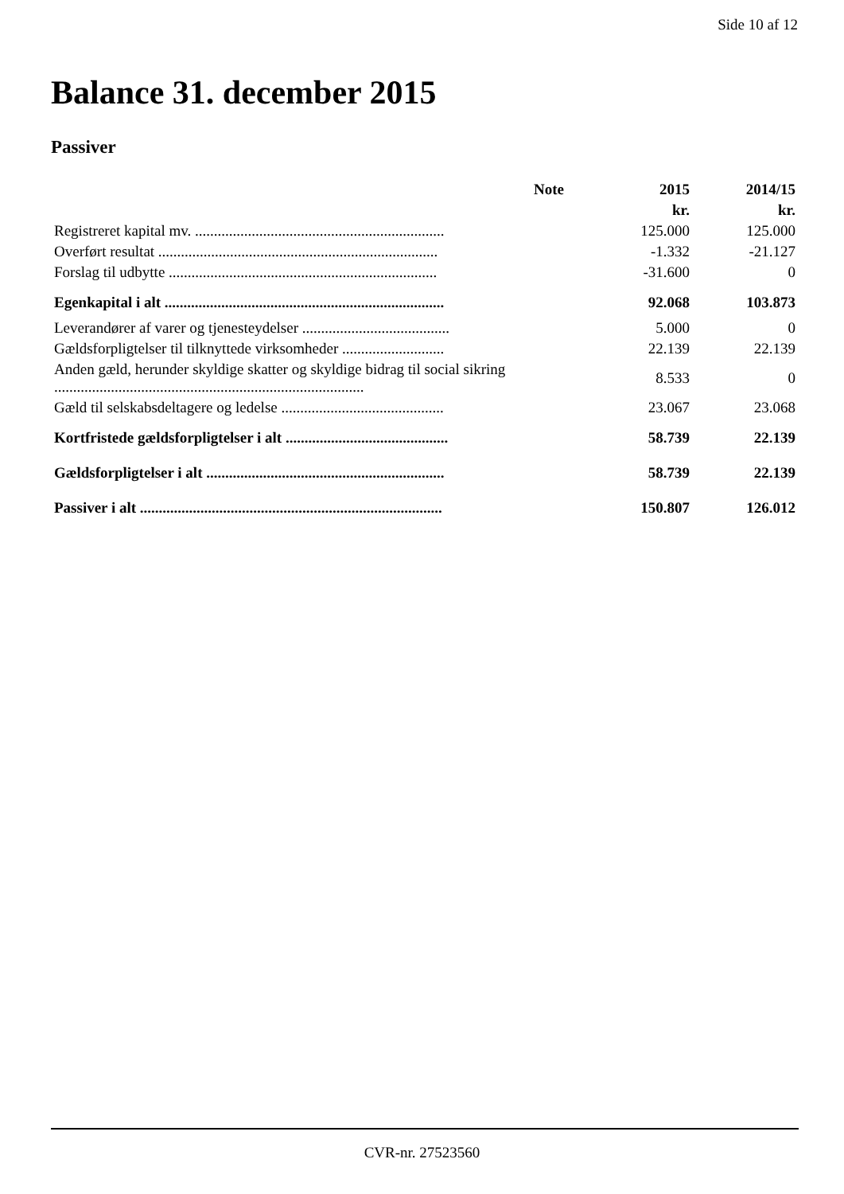Side 10 af 12
Balance 31. december 2015
Passiver
| | Note | 2015 | 2014/15 |
| --- | --- | --- | --- |
| | | kr. | kr. |
| Registreret kapital mv. .................................................................. | | 125.000 | 125.000 |
| Overført resultat .......................................................................... | | -1.332 | -21.127 |
| Forslag til udbytte ....................................................................... | | -31.600 | 0 |
| Egenkapital i alt .......................................................................... | | 92.068 | 103.873 |
| Leverandører af varer og tjenesteydelser ....................................... | | 5.000 | 0 |
| Gældsforpligtelser til tilknyttede virksomheder ........................... | | 22.139 | 22.139 |
| Anden gæld, herunder skyldige skatter og skyldige bidrag til social sikring .................................................................................. | | 8.533 | 0 |
| Gæld til selskabsdeltagere og ledelse ........................................... | | 23.067 | 23.068 |
| Kortfristede gældsforpligtelser i alt ........................................... | | 58.739 | 22.139 |
| Gældsforpligtelser i alt ............................................................... | | 58.739 | 22.139 |
| Passiver i alt ................................................................................ | | 150.807 | 126.012 |
CVR-nr. 27523560